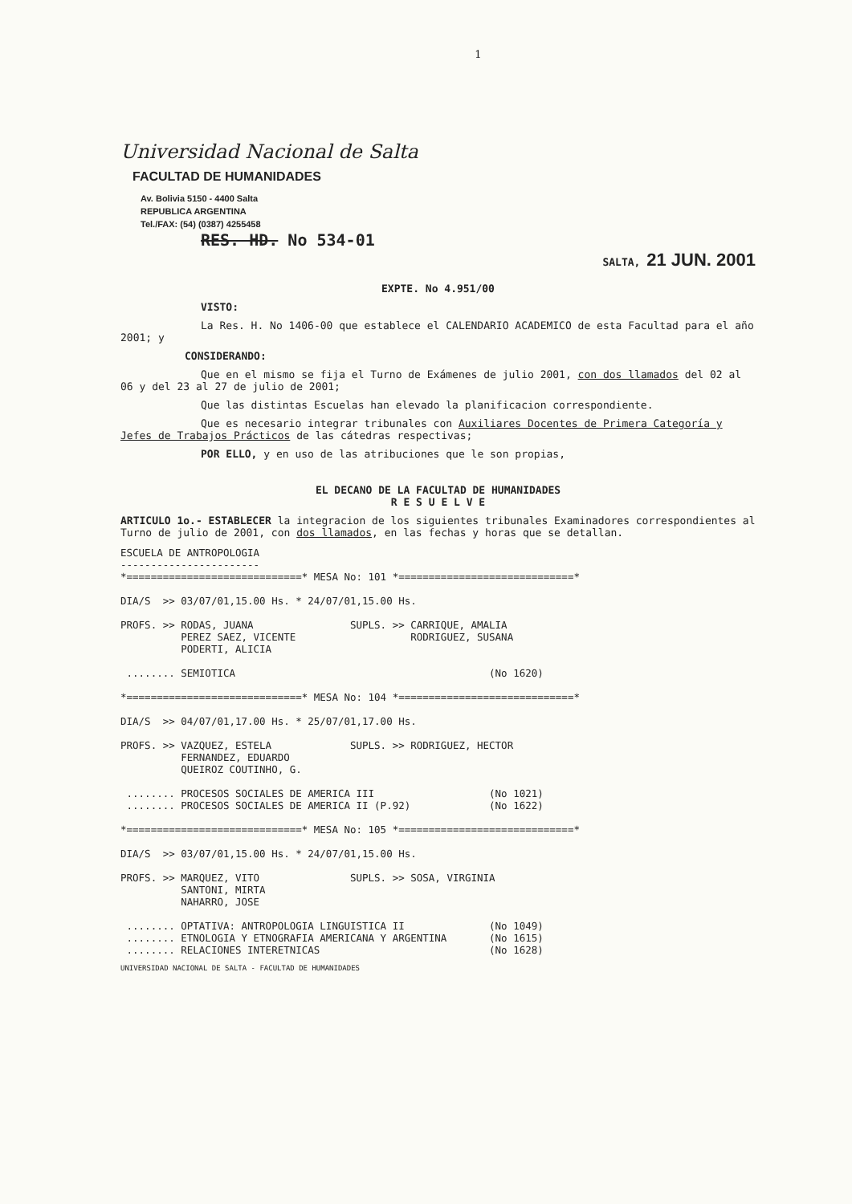1
Universidad Nacional de Salta
FACULTAD DE HUMANIDADES
Av. Bolivia 5150 - 4400 Salta
REPUBLICA ARGENTINA
Tel./FAX: (54) (0387) 4255458
RES. HD. No 534-01
SALTA, 21 JUN. 2001
EXPTE. No 4.951/00
VISTO:
La Res. H. No 1406-00 que establece el CALENDARIO ACADEMICO de esta Facultad para el año 2001; y
CONSIDERANDO:
Que en el mismo se fija el Turno de Exámenes de julio 2001, con dos llamados del 02 al 06 y del 23 al 27 de julio de 2001;
Que las distintas Escuelas han elevado la planificacion correspondiente.
Que es necesario integrar tribunales con Auxiliares Docentes de Primera Categoría y Jefes de Trabajos Prácticos de las cátedras respectivas;
POR ELLO, y en uso de las atribuciones que le son propias,
EL DECANO DE LA FACULTAD DE HUMANIDADES
R E S U E L V E
ARTICULO 1o.- ESTABLECER la integracion de los siguientes tribunales Examinadores correspondientes al Turno de julio de 2001, con dos llamados, en las fechas y horas que se detallan.
ESCUELA DE ANTROPOLOGIA
-----------------------
*=============================* MESA No: 101 *=============================*

DIA/S  >> 03/07/01,15.00 Hs. * 24/07/01,15.00 Hs.

PROFS. >> RODAS, JUANA                SUPLS. >> CARRIQUE, AMALIA
          PEREZ SAEZ, VICENTE                   RODRIGUEZ, SUSANA
          PODERTI, ALICIA

 ........ SEMIOTICA                                          (No 1620)

*=============================* MESA No: 104 *=============================*

DIA/S  >> 04/07/01,17.00 Hs. * 25/07/01,17.00 Hs.

PROFS. >> VAZQUEZ, ESTELA             SUPLS. >> RODRIGUEZ, HECTOR
          FERNANDEZ, EDUARDO
          QUEIROZ COUTINHO, G.

 ........ PROCESOS SOCIALES DE AMERICA III                   (No 1021)
 ........ PROCESOS SOCIALES DE AMERICA II (P.92)             (No 1622)

*=============================* MESA No: 105 *=============================*

DIA/S  >> 03/07/01,15.00 Hs. * 24/07/01,15.00 Hs.

PROFS. >> MARQUEZ, VITO               SUPLS. >> SOSA, VIRGINIA
          SANTONI, MIRTA
          NAHARRO, JOSE

 ........ OPTATIVA: ANTROPOLOGIA LINGUISTICA II              (No 1049)
 ........ ETNOLOGIA Y ETNOGRAFIA AMERICANA Y ARGENTINA       (No 1615)
 ........ RELACIONES INTERETNICAS                            (No 1628)
UNIVERSIDAD NACIONAL DE SALTA - FACULTAD DE HUMANIDADES